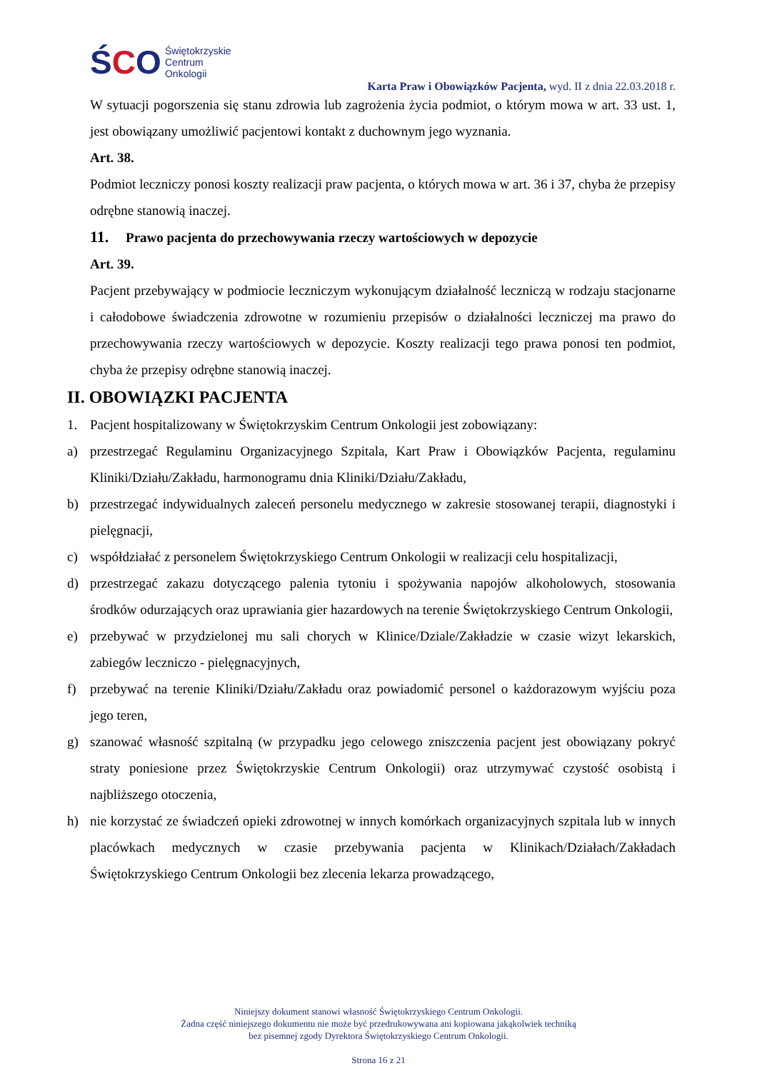ŚCO Świętokrzyskie
Centrum
Onkologii
Karta Praw i Obowiązków Pacjenta, wyd. II z dnia 22.03.2018 r.
W sytuacji pogorszenia się stanu zdrowia lub zagrożenia życia podmiot, o którym mowa w art. 33 ust. 1, jest obowiązany umożliwić pacjentowi kontakt z duchownym jego wyznania.
Art. 38.
Podmiot leczniczy ponosi koszty realizacji praw pacjenta, o których mowa w art. 36 i 37, chyba że przepisy odrębne stanowią inaczej.
11. Prawo pacjenta do przechowywania rzeczy wartościowych w depozycie
Art. 39.
Pacjent przebywający w podmiocie leczniczym wykonującym działalność leczniczą w rodzaju stacjonarne i całodobowe świadczenia zdrowotne w rozumieniu przepisów o działalności leczniczej ma prawo do przechowywania rzeczy wartościowych w depozycie. Koszty realizacji tego prawa ponosi ten podmiot, chyba że przepisy odrębne stanowią inaczej.
II. OBOWIĄZKI PACJENTA
1. Pacjent hospitalizowany w Świętokrzyskim Centrum Onkologii jest zobowiązany:
a) przestrzegać Regulaminu Organizacyjnego Szpitala, Kart Praw i Obowiązków Pacjenta, regulaminu Kliniki/Działu/Zakładu, harmonogramu dnia Kliniki/Działu/Zakładu,
b) przestrzegać indywidualnych zaleceń personelu medycznego w zakresie stosowanej terapii, diagnostyki i pielęgnacji,
c) współdziałać z personelem Świętokrzyskiego Centrum Onkologii w realizacji celu hospitalizacji,
d) przestrzegać zakazu dotyczącego palenia tytoniu i spożywania napojów alkoholowych, stosowania środków odurzających oraz uprawiania gier hazardowych na terenie Świętokrzyskiego Centrum Onkologii,
e) przebywać w przydzielonej mu sali chorych w Klinice/Dziale/Zakładzie w czasie wizyt lekarskich, zabiegów leczniczo - pielęgnacyjnych,
f) przebywać na terenie Kliniki/Działu/Zakładu oraz powiadomić personel o każdorazowym wyjściu poza jego teren,
g) szanować własność szpitalną (w przypadku jego celowego zniszczenia pacjent jest obowiązany pokryć straty poniesione przez Świętokrzyskie Centrum Onkologii) oraz utrzymywać czystość osobistą i najbliższego otoczenia,
h) nie korzystać ze świadczeń opieki zdrowotnej w innych komórkach organizacyjnych szpitala lub w innych placówkach medycznych w czasie przebywania pacjenta w Klinikach/Działach/Zakładach Świętokrzyskiego Centrum Onkologii bez zlecenia lekarza prowadzącego,
Niniejszy dokument stanowi własność Świętokrzyskiego Centrum Onkologii.
Żadna część niniejszego dokumentu nie może być przedrukowywana ani kopiowana jakąkolwiek techniką
bez pisemnej zgody Dyrektora Świętokrzyskiego Centrum Onkologii.
Strona 16 z 21